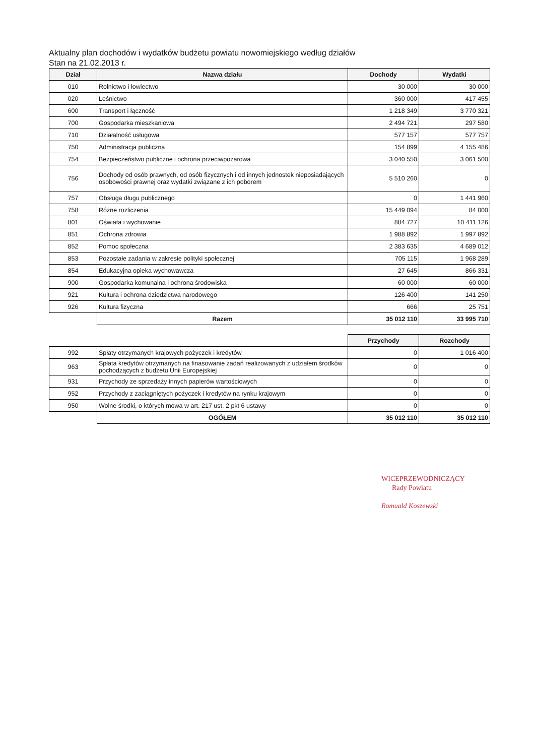Aktualny plan dochodów i wydatków budżetu powiatu nowomiejskiego według działów
Stan na 21.02.2013 r.
| Dział | Nazwa działu | Dochody | Wydatki |
| --- | --- | --- | --- |
| 010 | Rolnictwo i łowiectwo | 30 000 | 30 000 |
| 020 | Leśnictwo | 360 000 | 417 455 |
| 600 | Transport i łączność | 1 218 349 | 3 770 321 |
| 700 | Gospodarka mieszkaniowa | 2 494 721 | 297 580 |
| 710 | Działalność usługowa | 577 157 | 577 757 |
| 750 | Administracja publiczna | 154 899 | 4 155 486 |
| 754 | Bezpieczeństwo publiczne i ochrona przeciwpożarowa | 3 040 550 | 3 061 500 |
| 756 | Dochody od osób prawnych, od osób fizycznych i od innych jednostek nieposiadających osobowości prawnej oraz wydatki związane z ich poborem | 5 510 260 | 0 |
| 757 | Obsługa długu publicznego | 0 | 1 441 960 |
| 758 | Różne rozliczenia | 15 449 094 | 84 000 |
| 801 | Oświata i wychowanie | 884 727 | 10 411 126 |
| 851 | Ochrona zdrowia | 1 988 892 | 1 997 892 |
| 852 | Pomoc społeczna | 2 383 635 | 4 689 012 |
| 853 | Pozostałe zadania w zakresie polityki społecznej | 705 115 | 1 968 289 |
| 854 | Edukacyjna opieka wychowawcza | 27 645 | 866 331 |
| 900 | Gospodarka komunalna i ochrona środowiska | 60 000 | 60 000 |
| 921 | Kultura i ochrona dziedzictwa narodowego | 126 400 | 141 250 |
| 926 | Kultura fizyczna | 666 | 25 751 |
| | Razem | 35 012 110 | 33 995 710 |
| | | Przychody | Rozchody |
| 992 | Spłaty otrzymanych krajowych pożyczek i kredytów | 0 | 1 016 400 |
| 963 | Spłata kredytów otrzymanych na finasowanie zadań realizowanych z udziałem środków pochodzących z budżetu Unii Europejskiej | 0 | 0 |
| 931 | Przychody ze sprzedaży innych papierów wartościowych | 0 | 0 |
| 952 | Przychody z zaciągniętych pożyczek i kredytów na rynku krajowym | 0 | 0 |
| 950 | Wolne środki, o których mowa w art. 217 ust. 2 pkt 6 ustawy | 0 | 0 |
| | OGÓŁEM | 35 012 110 | 35 012 110 |
WICEPRZEWODNICZĄCY
Rady Powiatu
Romuald Koszewski